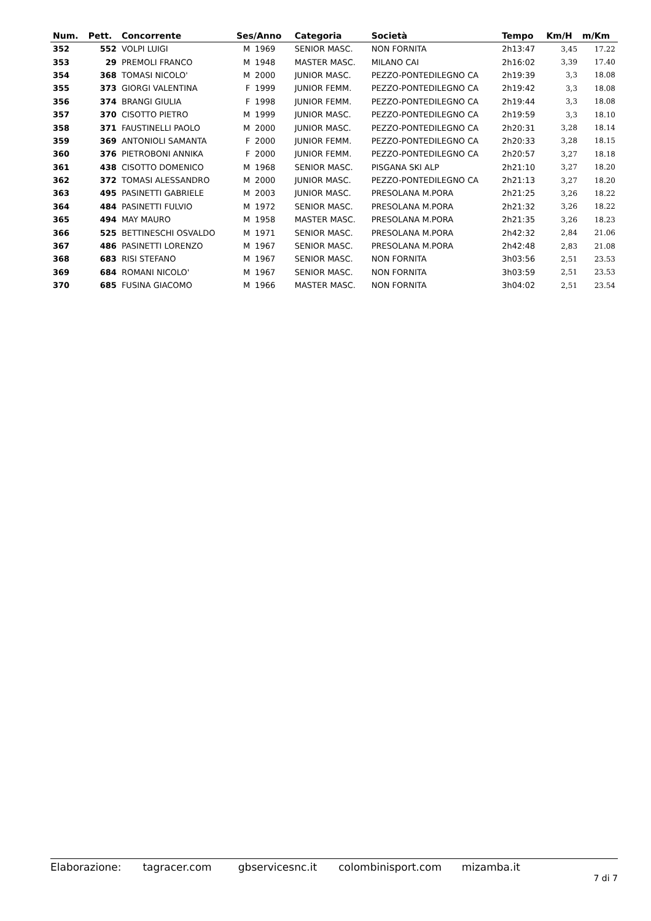| Num. | Pett. | Concorrente | Ses/Anno | | Categoria | Società | Tempo | Km/H | m/Km |
| --- | --- | --- | --- | --- | --- | --- | --- | --- | --- |
| 352 | 552 | VOLPI LUIGI | M | 1969 | SENIOR MASC. | NON FORNITA | 2h13:47 | 3,45 | 17.22 |
| 353 | 29 | PREMOLI FRANCO | M | 1948 | MASTER MASC. | MILANO CAI | 2h16:02 | 3,39 | 17.40 |
| 354 | 368 | TOMASI NICOLO' | M | 2000 | JUNIOR MASC. | PEZZO-PONTEDILEGNO CA | 2h19:39 | 3,3 | 18.08 |
| 355 | 373 | GIORGI VALENTINA | F | 1999 | JUNIOR FEMM. | PEZZO-PONTEDILEGNO CA | 2h19:42 | 3,3 | 18.08 |
| 356 | 374 | BRANGI GIULIA | F | 1998 | JUNIOR FEMM. | PEZZO-PONTEDILEGNO CA | 2h19:44 | 3,3 | 18.08 |
| 357 | 370 | CISOTTO PIETRO | M | 1999 | JUNIOR MASC. | PEZZO-PONTEDILEGNO CA | 2h19:59 | 3,3 | 18.10 |
| 358 | 371 | FAUSTINELLI PAOLO | M | 2000 | JUNIOR MASC. | PEZZO-PONTEDILEGNO CA | 2h20:31 | 3,28 | 18.14 |
| 359 | 369 | ANTONIOLI SAMANTA | F | 2000 | JUNIOR FEMM. | PEZZO-PONTEDILEGNO CA | 2h20:33 | 3,28 | 18.15 |
| 360 | 376 | PIETROBONI ANNIKA | F | 2000 | JUNIOR FEMM. | PEZZO-PONTEDILEGNO CA | 2h20:57 | 3,27 | 18.18 |
| 361 | 438 | CISOTTO DOMENICO | M | 1968 | SENIOR MASC. | PISGANA SKI ALP | 2h21:10 | 3,27 | 18.20 |
| 362 | 372 | TOMASI ALESSANDRO | M | 2000 | JUNIOR MASC. | PEZZO-PONTEDILEGNO CA | 2h21:13 | 3,27 | 18.20 |
| 363 | 495 | PASINETTI GABRIELE | M | 2003 | JUNIOR MASC. | PRESOLANA M.PORA | 2h21:25 | 3,26 | 18.22 |
| 364 | 484 | PASINETTI FULVIO | M | 1972 | SENIOR MASC. | PRESOLANA M.PORA | 2h21:32 | 3,26 | 18.22 |
| 365 | 494 | MAY MAURO | M | 1958 | MASTER MASC. | PRESOLANA M.PORA | 2h21:35 | 3,26 | 18.23 |
| 366 | 525 | BETTINESCHI OSVALDO | M | 1971 | SENIOR MASC. | PRESOLANA M.PORA | 2h42:32 | 2,84 | 21.06 |
| 367 | 486 | PASINETTI LORENZO | M | 1967 | SENIOR MASC. | PRESOLANA M.PORA | 2h42:48 | 2,83 | 21.08 |
| 368 | 683 | RISI STEFANO | M | 1967 | SENIOR MASC. | NON FORNITA | 3h03:56 | 2,51 | 23.53 |
| 369 | 684 | ROMANI NICOLO' | M | 1967 | SENIOR MASC. | NON FORNITA | 3h03:59 | 2,51 | 23.53 |
| 370 | 685 | FUSINA GIACOMO | M | 1966 | MASTER MASC. | NON FORNITA | 3h04:02 | 2,51 | 23.54 |
Elaborazione: tagracer.com gbservicesnc.it colombinisport.com mizamba.it 7 di 7